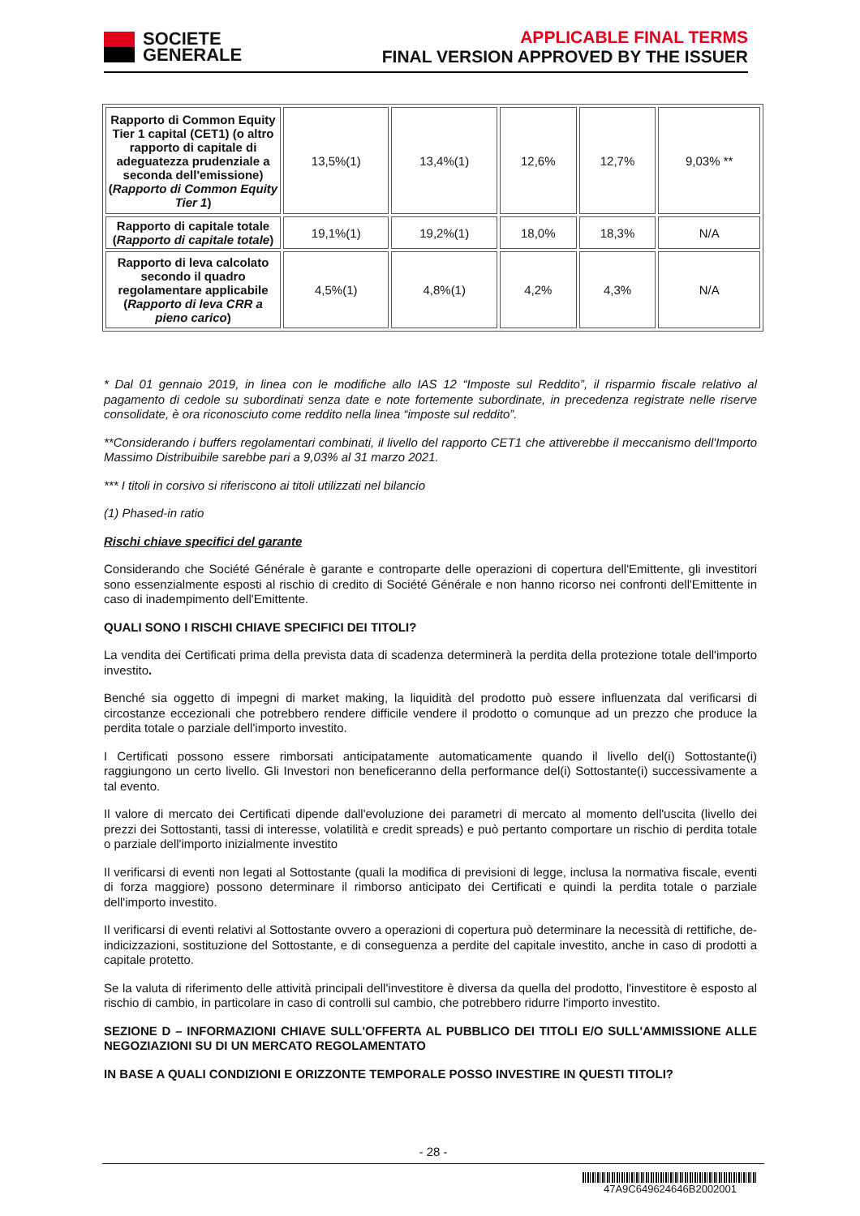SOCIETE
GENERALE
APPLICABLE FINAL TERMS
FINAL VERSION APPROVED BY THE ISSUER
| Rapporto di Common Equity Tier 1 capital (CET1) (o altro rapporto di capitale di adeguatezza prudenziale a seconda dell'emissione) ( Rapporto di Common Equity Tier 1 ) | 13,5%(1) | 13,4%(1) | 12,6% | 12,7% | 9,03% ** |
| Rapporto di capitale totale ( Rapporto di capitale totale ) | 19,1%(1) | 19,2%(1) | 18,0% | 18,3% | N/A |
| Rapporto di leva calcolato secondo il quadro regolamentare applicabile ( Rapporto di leva CRR a pieno carico ) | 4,5%(1) | 4,8%(1) | 4,2% | 4,3% | N/A |
* Dal 01 gennaio 2019, in linea con le modifiche allo IAS 12 “Imposte sul Reddito”, il risparmio fiscale relativo al pagamento di cedole su subordinati senza date e note fortemente subordinate, in precedenza registrate nelle riserve consolidate, è ora riconosciuto come reddito nella linea “imposte sul reddito”.
**Considerando i buffers regolamentari combinati, il livello del rapporto CET1 che attiverebbe il meccanismo dell'Importo Massimo Distribuibile sarebbe pari a 9,03% al 31 marzo 2021.
*** I titoli in corsivo si riferiscono ai titoli utilizzati nel bilancio
(1) Phased-in ratio
Rischi chiave specifici del garante
Considerando che Société Générale è garante e controparte delle operazioni di copertura dell'Emittente, gli investitori sono essenzialmente esposti al rischio di credito di Société Générale e non hanno ricorso nei confronti dell'Emittente in caso di inadempimento dell'Emittente.
QUALI SONO I RISCHI CHIAVE SPECIFICI DEI TITOLI?
La vendita dei Certificati prima della prevista data di scadenza determinerà la perdita della protezione totale dell'importo investito.
Benché sia oggetto di impegni di market making, la liquidità del prodotto può essere influenzata dal verificarsi di circostanze eccezionali che potrebbero rendere difficile vendere il prodotto o comunque ad un prezzo che produce la perdita totale o parziale dell'importo investito.
I Certificati possono essere rimborsati anticipatamente automaticamente quando il livello del(i) Sottostante(i) raggiungono un certo livello. Gli Investori non beneficeranno della performance del(i) Sottostante(i) successivamente a tal evento.
Il valore di mercato dei Certificati dipende dall'evoluzione dei parametri di mercato al momento dell'uscita (livello dei prezzi dei Sottostanti, tassi di interesse, volatilità e credit spreads) e può pertanto comportare un rischio di perdita totale o parziale dell'importo inizialmente investito
Il verificarsi di eventi non legati al Sottostante (quali la modifica di previsioni di legge, inclusa la normativa fiscale, eventi di forza maggiore) possono determinare il rimborso anticipato dei Certificati e quindi la perdita totale o parziale dell'importo investito.
Il verificarsi di eventi relativi al Sottostante ovvero a operazioni di copertura può determinare la necessità di rettifiche, de-indicizzazioni, sostituzione del Sottostante, e di conseguenza a perdite del capitale investito, anche in caso di prodotti a capitale protetto.
Se la valuta di riferimento delle attività principali dell'investitore è diversa da quella del prodotto, l'investitore è esposto al rischio di cambio, in particolare in caso di controlli sul cambio, che potrebbero ridurre l'importo investito.
SEZIONE D – INFORMAZIONI CHIAVE SULL'OFFERTA AL PUBBLICO DEI TITOLI E/O SULL'AMMISSIONE ALLE NEGOZIAZIONI SU DI UN MERCATO REGOLAMENTATO
IN BASE A QUALI CONDIZIONI E ORIZZONTE TEMPORALE POSSO INVESTIRE IN QUESTI TITOLI?
- 28 -
47A9C649624646B2002001